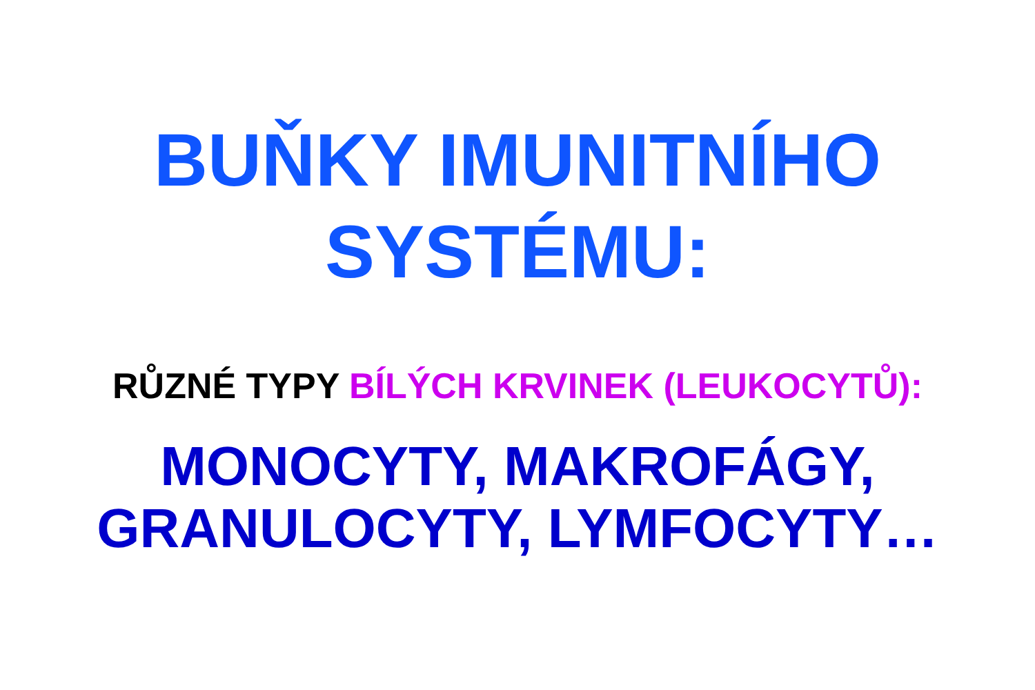BUŇKY IMUNITNÍHO
SYSTÉMU:
RŮZNÉ TYPY BÍLÝCH KRVINEK (LEUKOCYTŮ):
MONOCYTY, MAKROFÁGY,
GRANULOCYTY, LYMFOCYTY…